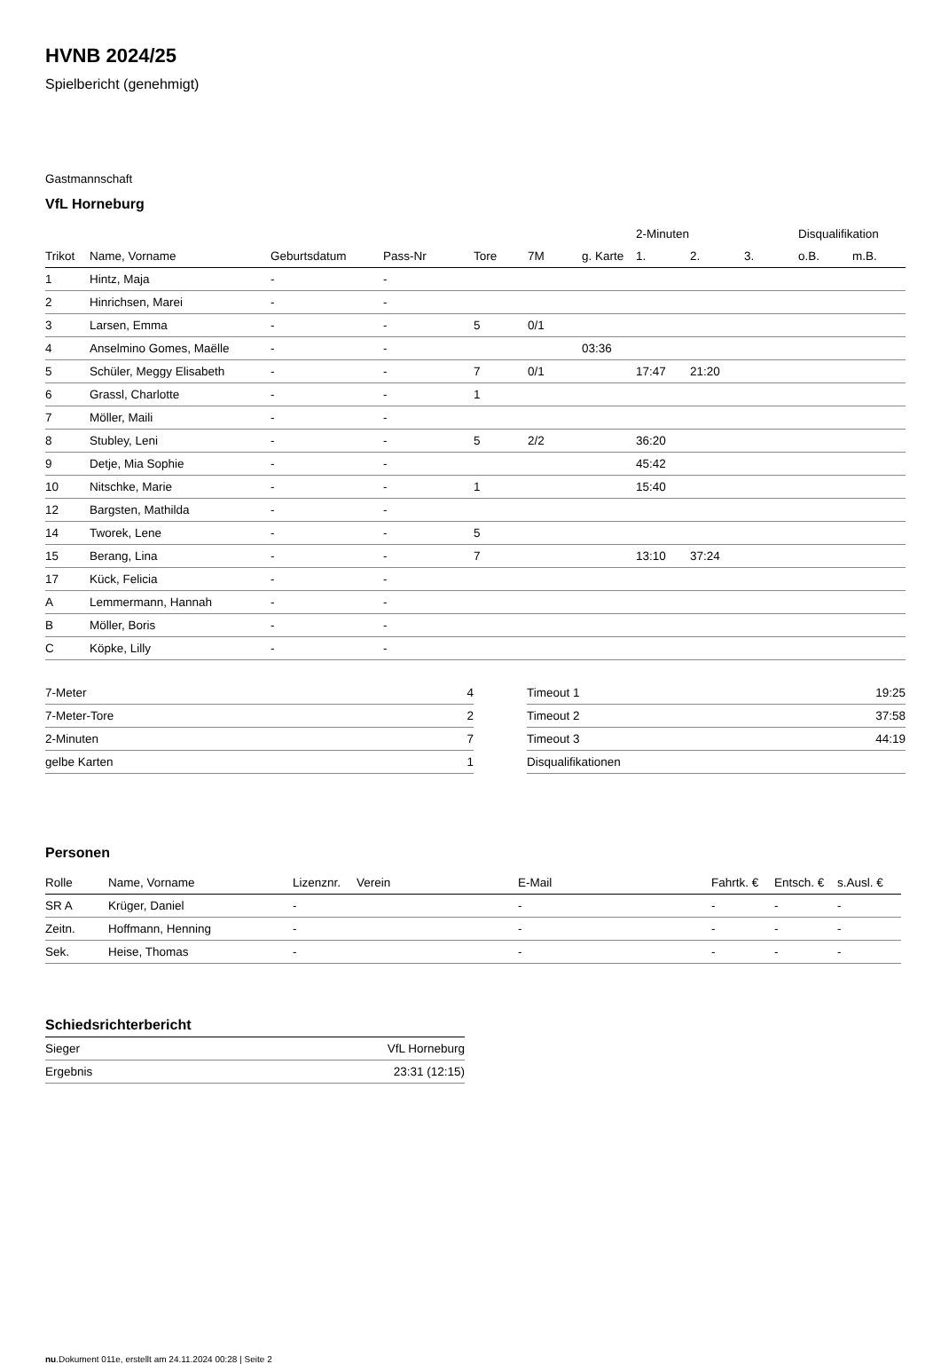HVNB 2024/25
Spielbericht (genehmigt)
Gastmannschaft
VfL Horneburg
| | | | | | | | 2-Minuten | | | Disqualifikation | |
| --- | --- | --- | --- | --- | --- | --- | --- | --- | --- | --- | --- |
| Trikot | Name, Vorname | Geburtsdatum | Pass-Nr | Tore | 7M | g. Karte | 1. | 2. | 3. | o.B. | m.B. |
| 1 | Hintz, Maja | - | - | | | | | | | | |
| 2 | Hinrichsen, Marei | - | - | | | | | | | | |
| 3 | Larsen, Emma | - | - | 5 | 0/1 | | | | | | |
| 4 | Anselmino Gomes, Maëlle | - | - | | | 03:36 | | | | | |
| 5 | Schüler, Meggy Elisabeth | - | - | 7 | 0/1 | | 17:47 | 21:20 | | | |
| 6 | Grassl, Charlotte | - | - | 1 | | | | | | | |
| 7 | Möller, Maili | - | - | | | | | | | | |
| 8 | Stubley, Leni | - | - | 5 | 2/2 | | 36:20 | | | | |
| 9 | Detje, Mia Sophie | - | - | | | | 45:42 | | | | |
| 10 | Nitschke, Marie | - | - | 1 | | | 15:40 | | | | |
| 12 | Bargsten, Mathilda | - | - | | | | | | | | |
| 14 | Tworek, Lene | - | - | 5 | | | | | | | |
| 15 | Berang, Lina | - | - | 7 | | | 13:10 | 37:24 | | | |
| 17 | Kück, Felicia | - | - | | | | | | | | |
| A | Lemmermann, Hannah | - | - | | | | | | | | |
| B | Möller, Boris | - | - | | | | | | | | |
| C | Köpke, Lilly | - | - | | | | | | | | |
| 7-Meter | 4 |
| 7-Meter-Tore | 2 |
| 2-Minuten | 7 |
| gelbe Karten | 1 |
| Timeout 1 | 19:25 |
| Timeout 2 | 37:58 |
| Timeout 3 | 44:19 |
| Disqualifikationen | |
Personen
| Rolle | Name, Vorname | Lizenznr. | Verein | E-Mail | Fahrtk. € | Entsch. € | s.Ausl. € |
| --- | --- | --- | --- | --- | --- | --- | --- |
| SR A | Krüger, Daniel | - | | - | - | - | - |
| Zeitn. | Hoffmann, Henning | - | | - | - | - | - |
| Sek. | Heise, Thomas | - | | - | - | - | - |
Schiedsrichterbericht
| Sieger | VfL Horneburg |
| Ergebnis | 23:31 (12:15) |
nu.Dokument 011e, erstellt am 24.11.2024 00:28 | Seite 2